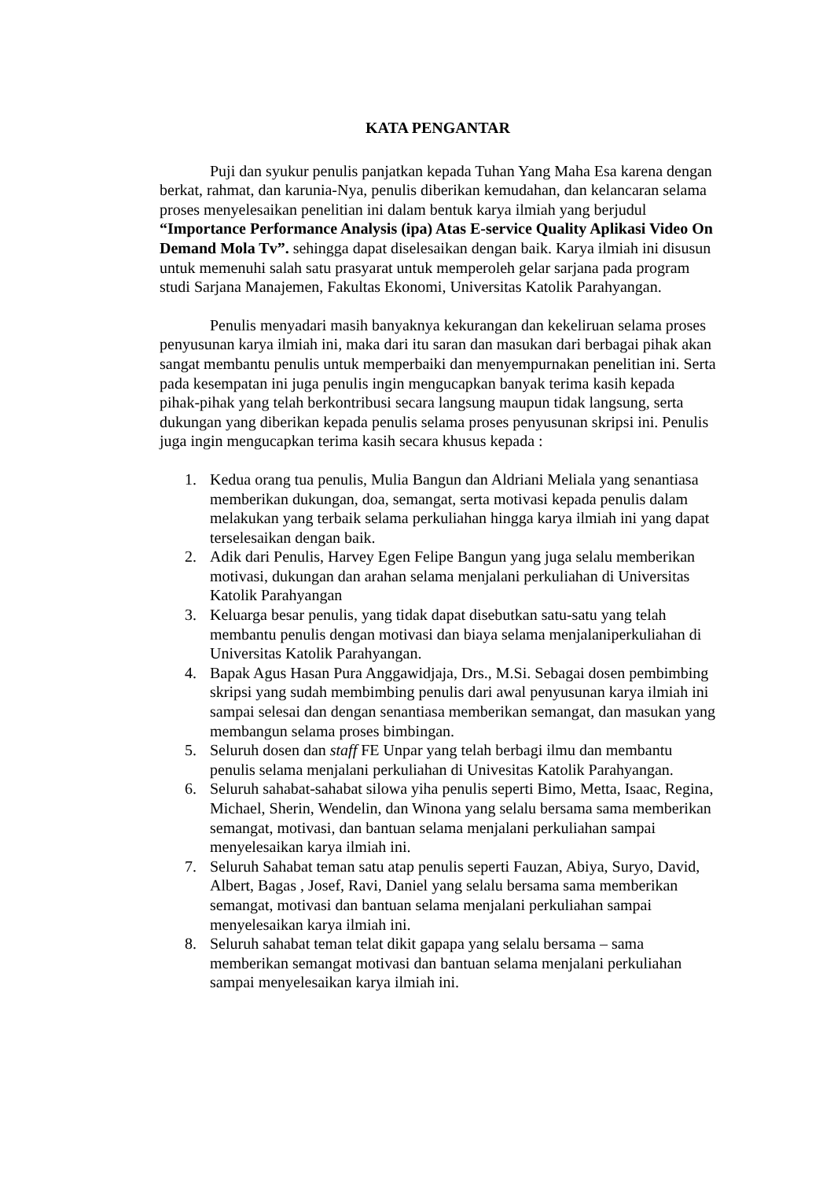KATA PENGANTAR
Puji dan syukur penulis panjatkan kepada Tuhan Yang Maha Esa karena dengan berkat, rahmat, dan karunia-Nya, penulis diberikan kemudahan, dan kelancaran selama proses menyelesaikan penelitian ini dalam bentuk karya ilmiah yang berjudul “Importance Performance Analysis (ipa) Atas E-service Quality Aplikasi Video On Demand Mola Tv”. sehingga dapat diselesaikan dengan baik. Karya ilmiah ini disusun untuk memenuhi salah satu prasyarat untuk memperoleh gelar sarjana pada program studi Sarjana Manajemen, Fakultas Ekonomi, Universitas Katolik Parahyangan.
Penulis menyadari masih banyaknya kekurangan dan kekeliruan selama proses penyusunan karya ilmiah ini, maka dari itu saran dan masukan dari berbagai pihak akan sangat membantu penulis untuk memperbaiki dan menyempurnakan penelitian ini. Serta pada kesempatan ini juga penulis ingin mengucapkan banyak terima kasih kepada pihak-pihak yang telah berkontribusi secara langsung maupun tidak langsung, serta dukungan yang diberikan kepada penulis selama proses penyusunan skripsi ini. Penulis juga ingin mengucapkan terima kasih secara khusus kepada :
1. Kedua orang tua penulis, Mulia Bangun dan Aldriani Meliala yang senantiasa memberikan dukungan, doa, semangat, serta motivasi kepada penulis dalam melakukan yang terbaik selama perkuliahan hingga karya ilmiah ini yang dapat terselesaikan dengan baik.
2. Adik dari Penulis, Harvey Egen Felipe Bangun yang juga selalu memberikan motivasi, dukungan dan arahan selama menjalani perkuliahan di Universitas Katolik Parahyangan
3. Keluarga besar penulis, yang tidak dapat disebutkan satu-satu yang telah membantu penulis dengan motivasi dan biaya selama menjalaniperkuliahan di Universitas Katolik Parahyangan.
4. Bapak Agus Hasan Pura Anggawidjaja, Drs., M.Si. Sebagai dosen pembimbing skripsi yang sudah membimbing penulis dari awal penyusunan karya ilmiah ini sampai selesai dan dengan senantiasa memberikan semangat, dan masukan yang membangun selama proses bimbingan.
5. Seluruh dosen dan staff FE Unpar yang telah berbagi ilmu dan membantu penulis selama menjalani perkuliahan di Univesitas Katolik Parahyangan.
6. Seluruh sahabat-sahabat silowa yiha penulis seperti Bimo, Metta, Isaac, Regina, Michael, Sherin, Wendelin, dan Winona yang selalu bersama sama memberikan semangat, motivasi, dan bantuan selama menjalani perkuliahan sampai menyelesaikan karya ilmiah ini.
7. Seluruh Sahabat teman satu atap penulis seperti Fauzan, Abiya, Suryo, David, Albert, Bagas , Josef, Ravi, Daniel yang selalu bersama sama memberikan semangat, motivasi dan bantuan selama menjalani perkuliahan sampai menyelesaikan karya ilmiah ini.
8. Seluruh sahabat teman telat dikit gapapa yang selalu bersama – sama memberikan semangat motivasi dan bantuan selama menjalani perkuliahan sampai menyelesaikan karya ilmiah ini.